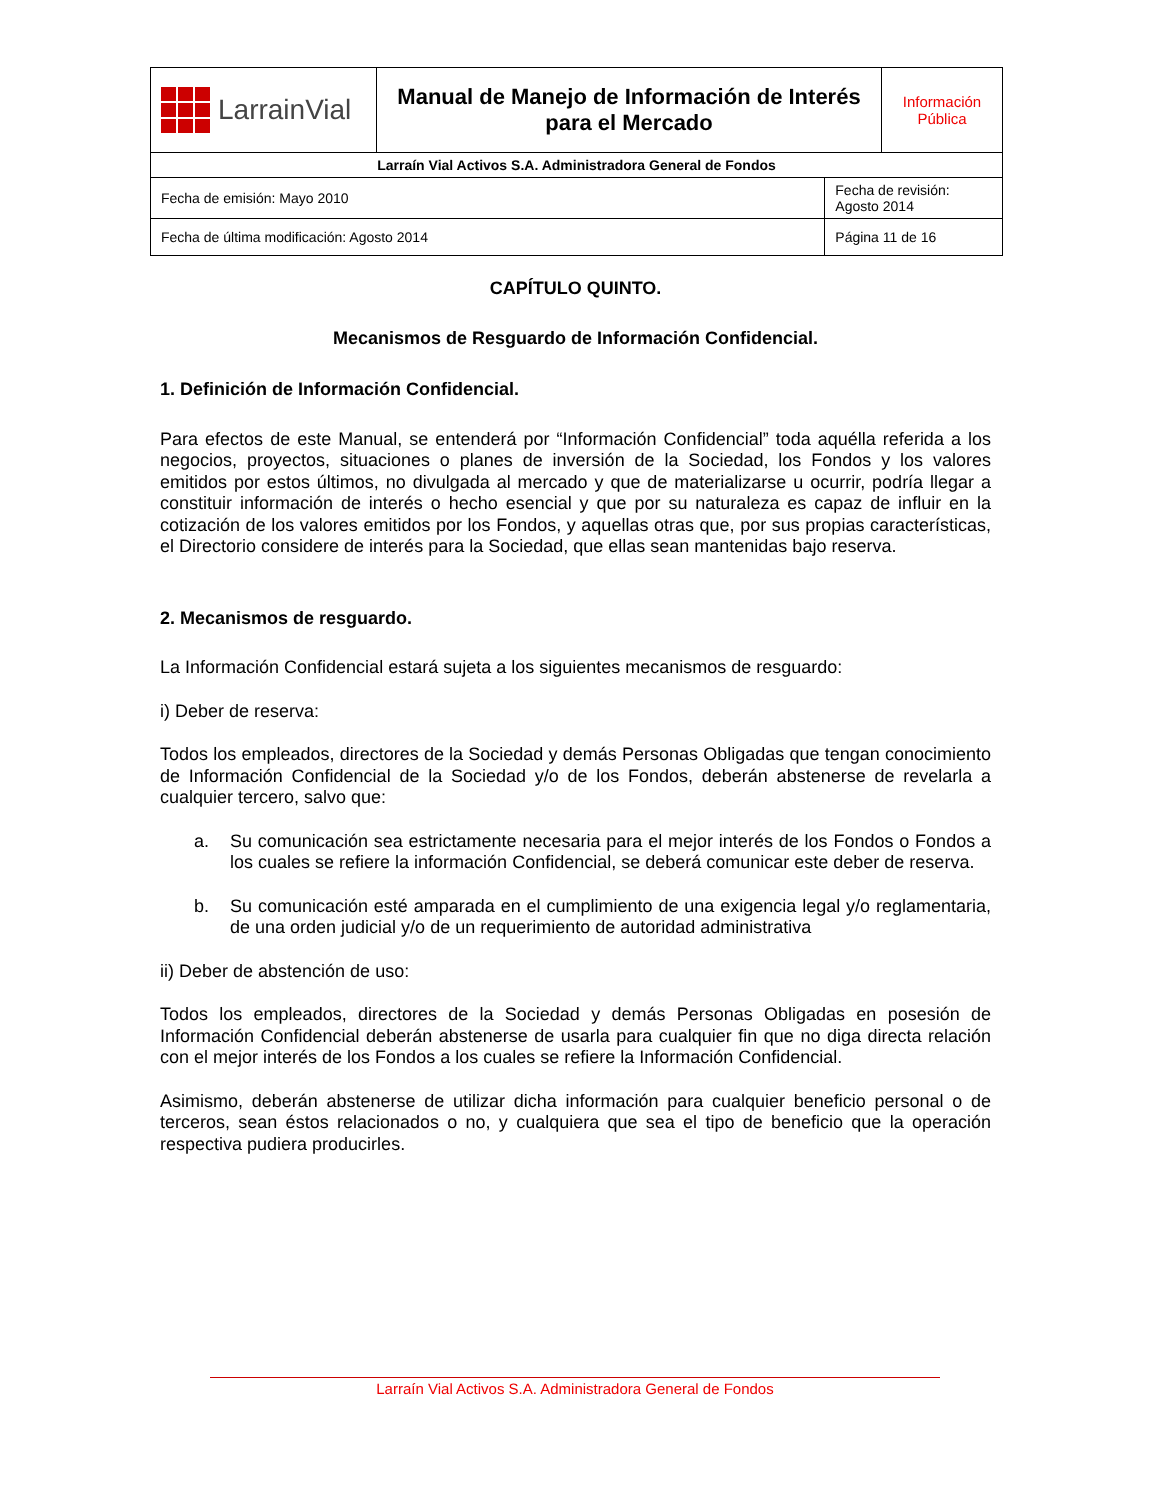| LarrainVial | Manual de Manejo de Información de Interés para el Mercado | | Información Pública |
| Larraín Vial Activos S.A. Administradora General de Fondos | | | |
| Fecha de emisión: Mayo 2010 | | Fecha de revisión: Agosto 2014 | |
| Fecha de última modificación: Agosto 2014 | | Página 11 de 16 | |
CAPÍTULO QUINTO.
Mecanismos de Resguardo de Información Confidencial.
1. Definición de Información Confidencial.
Para efectos de este Manual, se entenderá por “Información Confidencial” toda aquélla referida a los negocios, proyectos, situaciones o planes de inversión de la Sociedad, los Fondos y los valores emitidos por estos últimos, no divulgada al mercado y que de materializarse u ocurrir, podría llegar a constituir información de interés o hecho esencial y que por su naturaleza es capaz de influir en la cotización de los valores emitidos por los Fondos, y aquellas otras que, por sus propias características, el Directorio considere de interés para la Sociedad, que ellas sean mantenidas bajo reserva.
2. Mecanismos de resguardo.
La Información Confidencial estará sujeta a los siguientes mecanismos de resguardo:
i) Deber de reserva:
Todos los empleados, directores de la Sociedad y demás Personas Obligadas que tengan conocimiento de Información Confidencial de la Sociedad y/o de los Fondos, deberán abstenerse de revelarla a cualquier tercero, salvo que:
a. Su comunicación sea estrictamente necesaria para el mejor interés de los Fondos o Fondos a los cuales se refiere la información Confidencial, se deberá comunicar este deber de reserva.
b. Su comunicación esté amparada en el cumplimiento de una exigencia legal y/o reglamentaria, de una orden judicial y/o de un requerimiento de autoridad administrativa
ii) Deber de abstención de uso:
Todos los empleados, directores de la Sociedad y demás Personas Obligadas en posesión de Información Confidencial deberán abstenerse de usarla para cualquier fin que no diga directa relación con el mejor interés de los Fondos a los cuales se refiere la Información Confidencial.
Asimismo, deberán abstenerse de utilizar dicha información para cualquier beneficio personal o de terceros, sean éstos relacionados o no, y cualquiera que sea el tipo de beneficio que la operación respectiva pudiera producirles.
Larraín Vial Activos S.A. Administradora General de Fondos